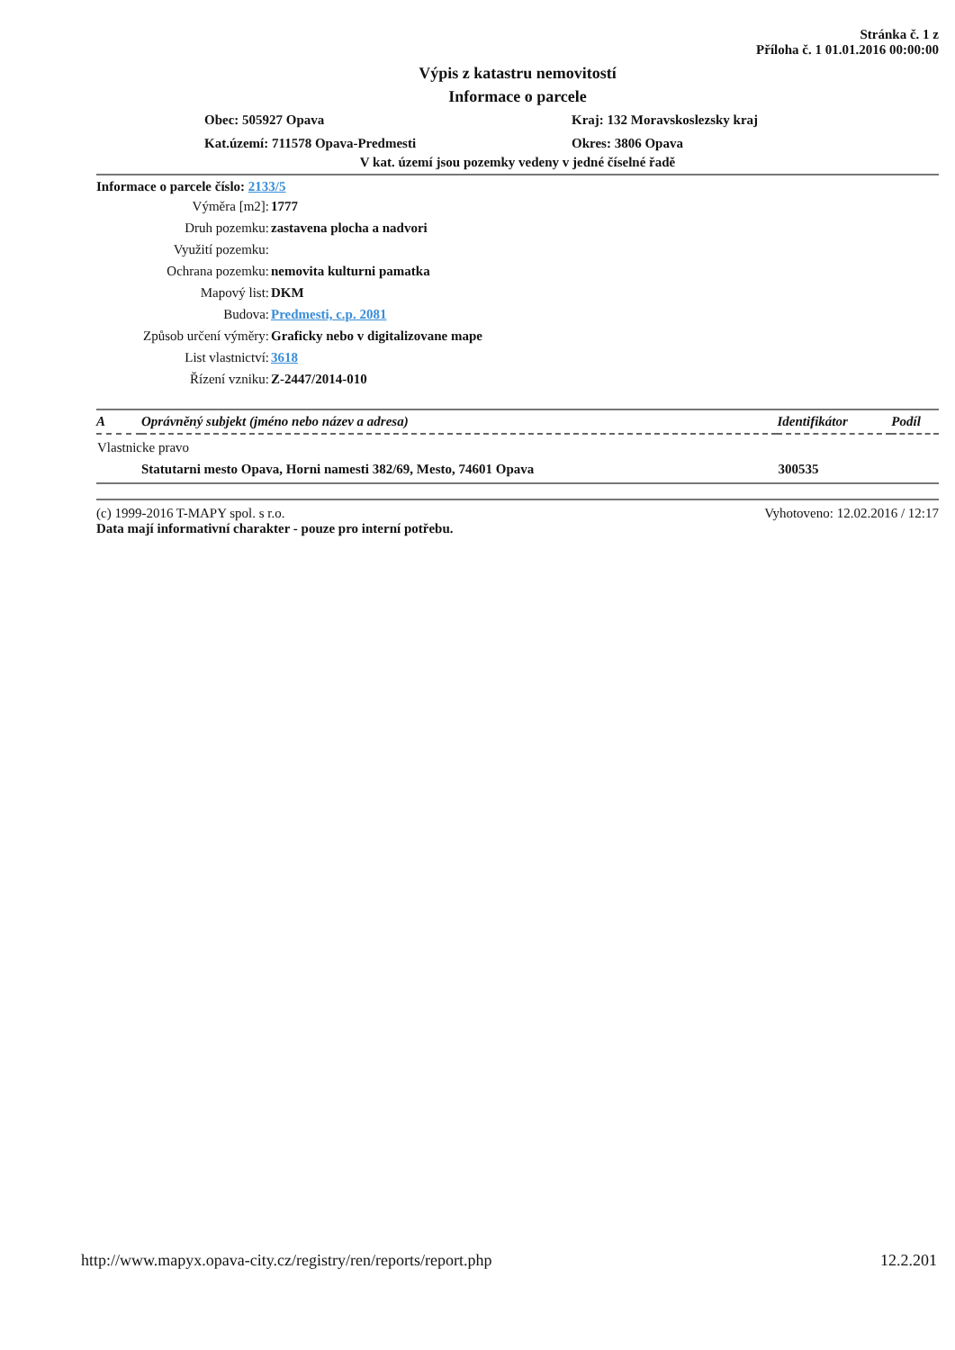Stránka č. 1 z
Příloha č. 1 01.01.2016 00:00:00
Výpis z katastru nemovitostí
Informace o parcele
Obec: 505927 Opava
Kraj: 132 Moravskoslezsky kraj
Kat.území: 711578 Opava-Predmesti
Okres: 3806 Opava
V kat. území jsou pozemky vedeny v jedné číselné řadě
Informace o parcele číslo: 2133/5
| Výměra [m2]: | 1777 |
| Druh pozemku: | zastavena plocha a nadvori |
| Využití pozemku: | |
| Ochrana pozemku: | nemovita kulturni pamatka |
| Mapový list: | DKM |
| Budova: | Predmesti, c.p. 2081 |
| Způsob určení výměry: | Graficky nebo v digitalizovane mape |
| List vlastnictví: | 3618 |
| Řízení vzniku: | Z-2447/2014-010 |
| A | Oprávněný subjekt (jméno nebo název a adresa) | Identifikátor | Podíl |
| --- | --- | --- | --- |
| Vlastnicke pravo | | | |
| | Statutarni mesto Opava, Horni namesti 382/69, Mesto, 74601 Opava | 300535 | |
(c) 1999-2016 T-MAPY spol. s r.o.
Data mají informativní charakter - pouze pro interní potřebu.
Vyhotoveno: 12.02.2016 / 12:17
http://www.mapyx.opava-city.cz/registry/ren/reports/report.php 12.2.201